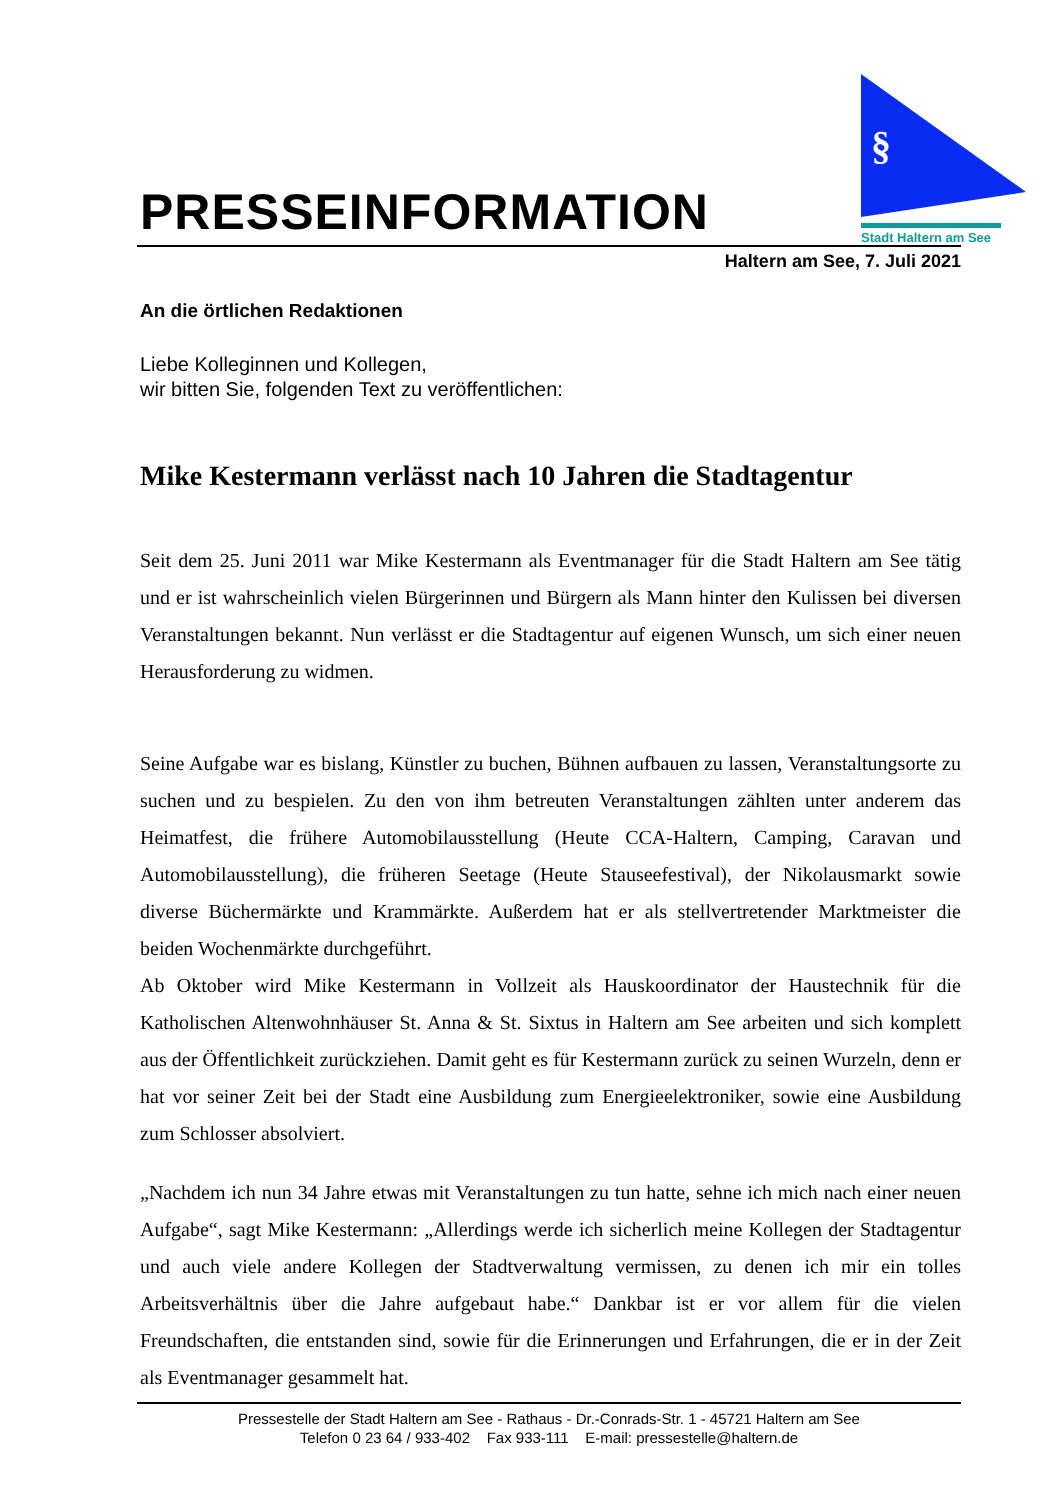PRESSEINFORMATION
§
Stadt Haltern am See
Haltern am See, 7. Juli 2021
An die örtlichen Redaktionen
Liebe Kolleginnen und Kollegen,
wir bitten Sie, folgenden Text zu veröffentlichen:
Mike Kestermann verlässt nach 10 Jahren die Stadtagentur
Seit dem 25. Juni 2011 war Mike Kestermann als Eventmanager für die Stadt Haltern am See tätig und er ist wahrscheinlich vielen Bürgerinnen und Bürgern als Mann hinter den Kulissen bei diversen Veranstaltungen bekannt. Nun verlässt er die Stadtagentur auf eigenen Wunsch, um sich einer neuen Herausforderung zu widmen.
Seine Aufgabe war es bislang, Künstler zu buchen, Bühnen aufbauen zu lassen, Veranstaltungsorte zu suchen und zu bespielen. Zu den von ihm betreuten Veranstaltungen zählten unter anderem das Heimatfest, die frühere Automobilausstellung (Heute CCA-Haltern, Camping, Caravan und Automobilausstellung), die früheren Seetage (Heute Stauseefestival), der Nikolausmarkt sowie diverse Büchermärkte und Krammärkte. Außerdem hat er als stellvertretender Marktmeister die beiden Wochenmärkte durchgeführt.
Ab Oktober wird Mike Kestermann in Vollzeit als Hauskoordinator der Haustechnik für die Katholischen Altenwohnhäuser St. Anna & St. Sixtus in Haltern am See arbeiten und sich komplett aus der Öffentlichkeit zurückziehen. Damit geht es für Kestermann zurück zu seinen Wurzeln, denn er hat vor seiner Zeit bei der Stadt eine Ausbildung zum Energieelektroniker, sowie eine Ausbildung zum Schlosser absolviert.
„Nachdem ich nun 34 Jahre etwas mit Veranstaltungen zu tun hatte, sehne ich mich nach einer neuen Aufgabe“, sagt Mike Kestermann: „Allerdings werde ich sicherlich meine Kollegen der Stadtagentur und auch viele andere Kollegen der Stadtverwaltung vermissen, zu denen ich mir ein tolles Arbeitsverhältnis über die Jahre aufgebaut habe.“ Dankbar ist er vor allem für die vielen Freundschaften, die entstanden sind, sowie für die Erinnerungen und Erfahrungen, die er in der Zeit als Eventmanager gesammelt hat.
Pressestelle der Stadt Haltern am See - Rathaus - Dr.-Conrads-Str. 1 - 45721 Haltern am See
Telefon 0 23 64 / 933-402 Fax 933-111 E-mail: pressestelle@haltern.de